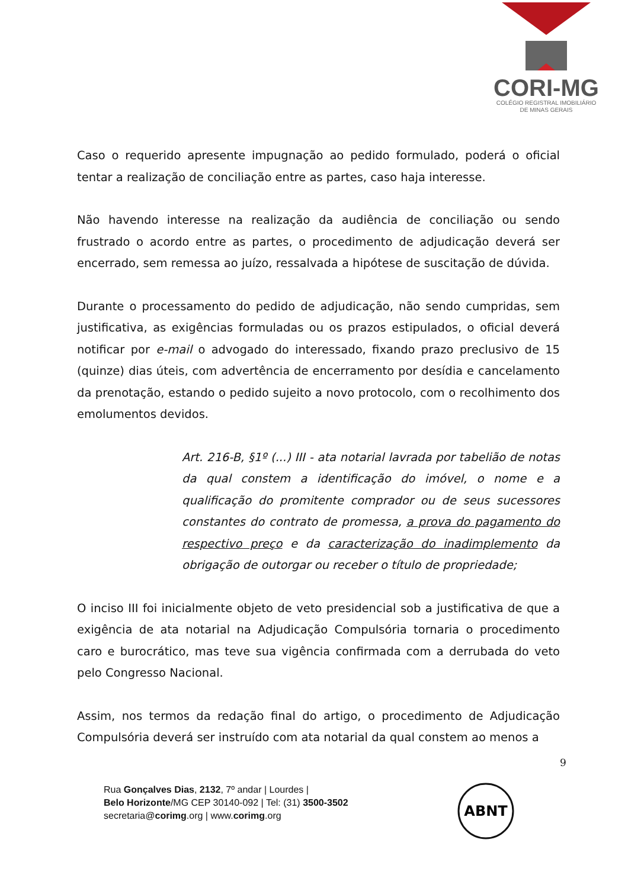CORI-MG
COLÉGIO REGISTRAL IMOBILIÁRIO
DE MINAS GERAIS
Caso o requerido apresente impugnação ao pedido formulado, poderá o oficial tentar a realização de conciliação entre as partes, caso haja interesse.
Não havendo interesse na realização da audiência de conciliação ou sendo frustrado o acordo entre as partes, o procedimento de adjudicação deverá ser encerrado, sem remessa ao juízo, ressalvada a hipótese de suscitação de dúvida.
Durante o processamento do pedido de adjudicação, não sendo cumpridas, sem justificativa, as exigências formuladas ou os prazos estipulados, o oficial deverá notificar por e-mail o advogado do interessado, fixando prazo preclusivo de 15 (quinze) dias úteis, com advertência de encerramento por desídia e cancelamento da prenotação, estando o pedido sujeito a novo protocolo, com o recolhimento dos emolumentos devidos.
Art. 216-B, §1º (...) III - ata notarial lavrada por tabelião de notas da qual constem a identificação do imóvel, o nome e a qualificação do promitente comprador ou de seus sucessores constantes do contrato de promessa, a prova do pagamento do respectivo preço e da caracterização do inadimplemento da obrigação de outorgar ou receber o título de propriedade;
O inciso III foi inicialmente objeto de veto presidencial sob a justificativa de que a exigência de ata notarial na Adjudicação Compulsória tornaria o procedimento caro e burocrático, mas teve sua vigência confirmada com a derrubada do veto pelo Congresso Nacional.
Assim, nos termos da redação final do artigo, o procedimento de Adjudicação Compulsória deverá ser instruído com ata notarial da qual constem ao menos a
9
Rua Gonçalves Dias, 2132, 7º andar | Lourdes |
Belo Horizonte/MG CEP 30140-092 | Tel: (31) 3500-3502
secretaria@corimg.org | www.corimg.org
ABNT